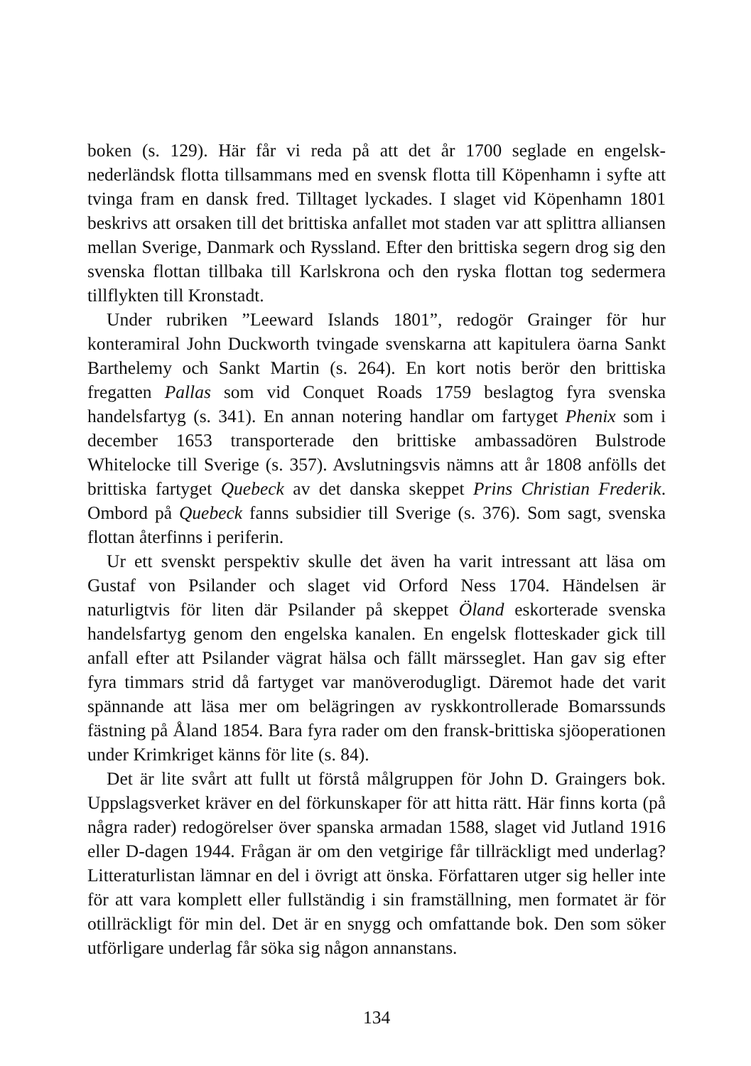boken (s. 129). Här får vi reda på att det år 1700 seglade en engelsk-nederländsk flotta tillsammans med en svensk flotta till Köpenhamn i syfte att tvinga fram en dansk fred. Tilltaget lyckades. I slaget vid Köpenhamn 1801 beskrivs att orsaken till det brittiska anfallet mot staden var att splittra alliansen mellan Sverige, Danmark och Ryssland. Efter den brittiska segern drog sig den svenska flottan tillbaka till Karlskrona och den ryska flottan tog sedermera tillflykten till Kronstadt.
Under rubriken ”Leeward Islands 1801”, redogör Grainger för hur konteramiral John Duckworth tvingade svenskarna att kapitulera öarna Sankt Barthelemy och Sankt Martin (s. 264). En kort notis berör den brittiska fregatten Pallas som vid Conquet Roads 1759 beslagtog fyra svenska handelsfartyg (s. 341). En annan notering handlar om fartyget Phenix som i december 1653 transporterade den brittiske ambassadören Bulstrode Whitelocke till Sverige (s. 357). Avslutningsvis nämns att år 1808 anfölls det brittiska fartyget Quebeck av det danska skeppet Prins Christian Frederik. Ombord på Quebeck fanns subsidier till Sverige (s. 376). Som sagt, svenska flottan återfinns i periferin.
Ur ett svenskt perspektiv skulle det även ha varit intressant att läsa om Gustaf von Psilander och slaget vid Orford Ness 1704. Händelsen är naturligtvis för liten där Psilander på skeppet Öland eskorterade svenska handelsfartyg genom den engelska kanalen. En engelsk flotteskader gick till anfall efter att Psilander vägrat hälsa och fällt märsseglet. Han gav sig efter fyra timmars strid då fartyget var manöverodugligt. Däremot hade det varit spännande att läsa mer om belägringen av ryskkontrollerade Bomarssunds fästning på Åland 1854. Bara fyra rader om den fransk-brittiska sjöoperationen under Krimkriget känns för lite (s. 84).
Det är lite svårt att fullt ut förstå målgruppen för John D. Graingers bok. Uppslagsverket kräver en del förkunskaper för att hitta rätt. Här finns korta (på några rader) redogörelser över spanska armadan 1588, slaget vid Jutland 1916 eller D-dagen 1944. Frågan är om den vetgirige får tillräckligt med underlag? Litteraturlistan lämnar en del i övrigt att önska. Författaren utger sig heller inte för att vara komplett eller fullständig i sin framställning, men formatet är för otillräckligt för min del. Det är en snygg och omfattande bok. Den som söker utförligare underlag får söka sig någon annanstans.
134